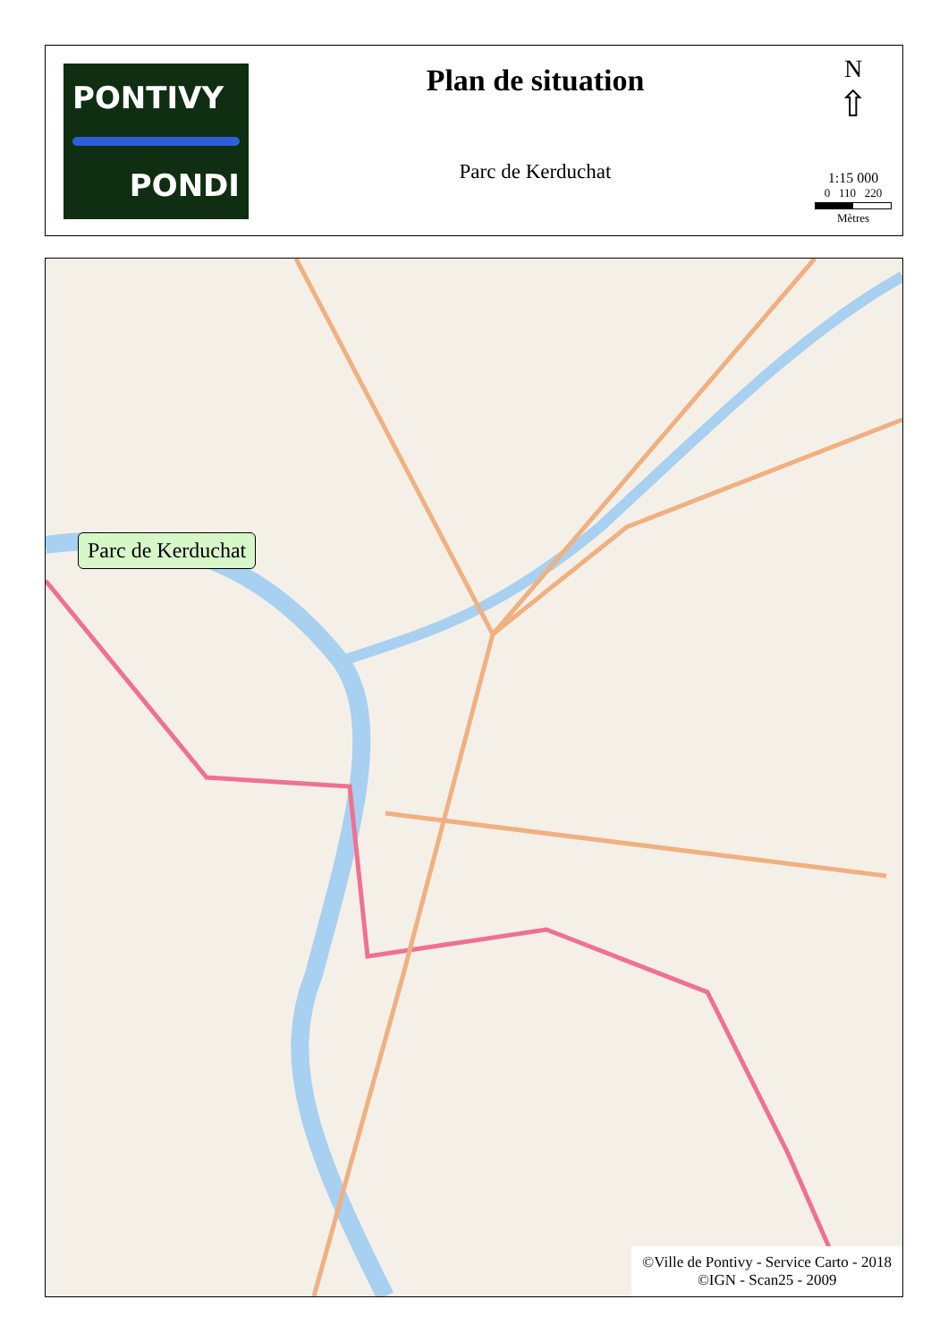PONTIVY
PONDI
Plan de situation
Parc de Kerduchat
N
⇧
1:15 000
0 110 220
Mètres
Parc de Kerduchat
©Ville de Pontivy - Service Carto - 2018
©IGN - Scan25 - 2009